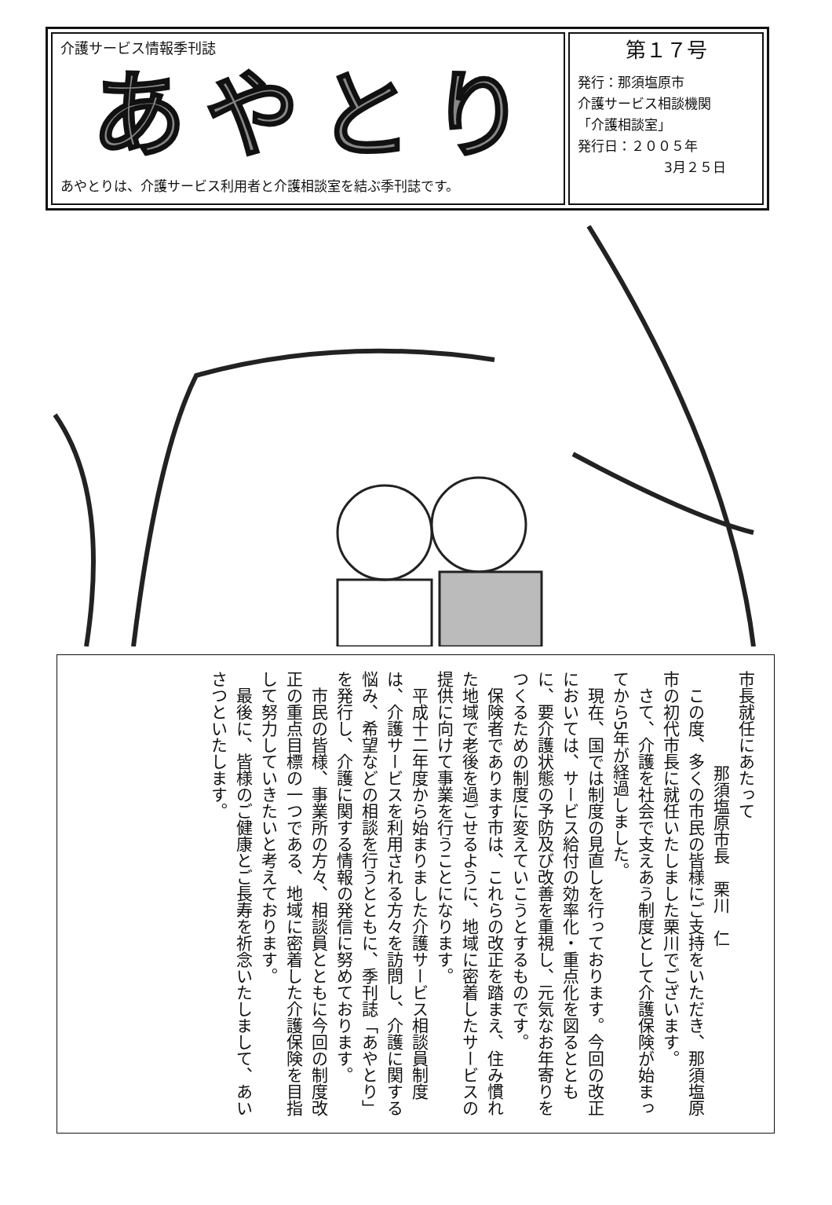介護サービス情報季刊誌
あやとり
あやとりは、介護サービス利用者と介護相談室を結ぶ季刊誌です。
第１７号
発行：那須塩原市
介護サービス相談機関
「介護相談室」
発行日：２００５年
3月２５日
市長就任にあたって
那須塩原市長　栗川　仁
　この度、多くの市民の皆様にご支持をいただき、那須塩原市の初代市長に就任いたしました栗川でございます。
　さて、介護を社会で支えあう制度として介護保険が始まってから5年が経過しました。
　現在、国では制度の見直しを行っております。今回の改正においては、サービス給付の効率化・重点化を図るとともに、要介護状態の予防及び改善を重視し、元気なお年寄りをつくるための制度に変えていこうとするものです。
　保険者であります市は、これらの改正を踏まえ、住み慣れた地域で老後を過ごせるように、地域に密着したサービスの提供に向けて事業を行うことになります。
　平成十二年度から始まりました介護サービス相談員制度は、介護サービスを利用される方々を訪問し、介護に関する悩み、希望などの相談を行うとともに、季刊誌「あやとり」を発行し、介護に関する情報の発信に努めております。
　市民の皆様、事業所の方々、相談員とともに今回の制度改正の重点目標の一つである、地域に密着した介護保険を目指して努力していきたいと考えております。
　最後に、皆様のご健康とご長寿を祈念いたしまして、あいさつといたします。